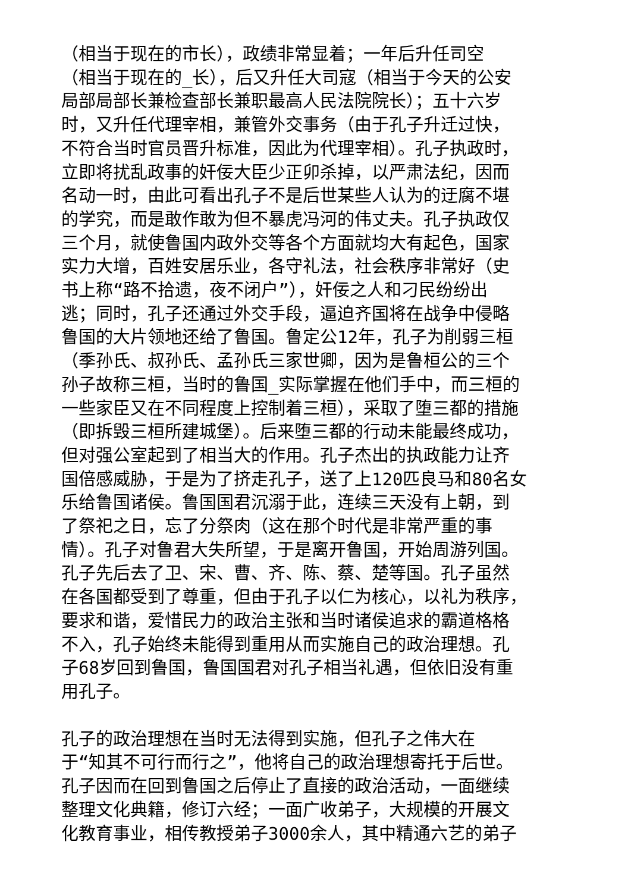（相当于现在的市长），政绩非常显着；一年后升任司空
（相当于现在的_长），后又升任大司寇（相当于今天的公安
局部局部长兼检查部长兼职最高人民法院院长）；五十六岁
时，又升任代理宰相，兼管外交事务（由于孔子升迁过快，
不符合当时官员晋升标准，因此为代理宰相）。孔子执政时，
立即将扰乱政事的奸佞大臣少正卯杀掉，以严肃法纪，因而
名动一时，由此可看出孔子不是后世某些人认为的迂腐不堪
的学究，而是敢作敢为但不暴虎冯河的伟丈夫。孔子执政仅
三个月，就使鲁国内政外交等各个方面就均大有起色，国家
实力大增，百姓安居乐业，各守礼法，社会秩序非常好（史
书上称“路不拾遗，夜不闭户”），奸佞之人和刁民纷纷出
逃；同时，孔子还通过外交手段，逼迫齐国将在战争中侵略
鲁国的大片领地还给了鲁国。鲁定公12年，孔子为削弱三桓
（季孙氏、叔孙氏、孟孙氏三家世卿，因为是鲁桓公的三个
孙子故称三桓，当时的鲁国_实际掌握在他们手中，而三桓的
一些家臣又在不同程度上控制着三桓），采取了堕三都的措施
（即拆毁三桓所建城堡）。后来堕三都的行动未能最终成功，
但对强公室起到了相当大的作用。孔子杰出的执政能力让齐
国倍感威胁，于是为了挤走孔子，送了上120匹良马和80名女
乐给鲁国诸侯。鲁国国君沉溺于此，连续三天没有上朝，到
了祭祀之日，忘了分祭肉（这在那个时代是非常严重的事
情）。孔子对鲁君大失所望，于是离开鲁国，开始周游列国。
孔子先后去了卫、宋、曹、齐、陈、蔡、楚等国。孔子虽然
在各国都受到了尊重，但由于孔子以仁为核心，以礼为秩序，
要求和谐，爱惜民力的政治主张和当时诸侯追求的霸道格格
不入，孔子始终未能得到重用从而实施自己的政治理想。孔
子68岁回到鲁国，鲁国国君对孔子相当礼遇，但依旧没有重
用孔子。
孔子的政治理想在当时无法得到实施，但孔子之伟大在
于“知其不可行而行之”，他将自己的政治理想寄托于后世。
孔子因而在回到鲁国之后停止了直接的政治活动，一面继续
整理文化典籍，修订六经；一面广收弟子，大规模的开展文
化教育事业，相传教授弟子3000余人，其中精通六艺的弟子